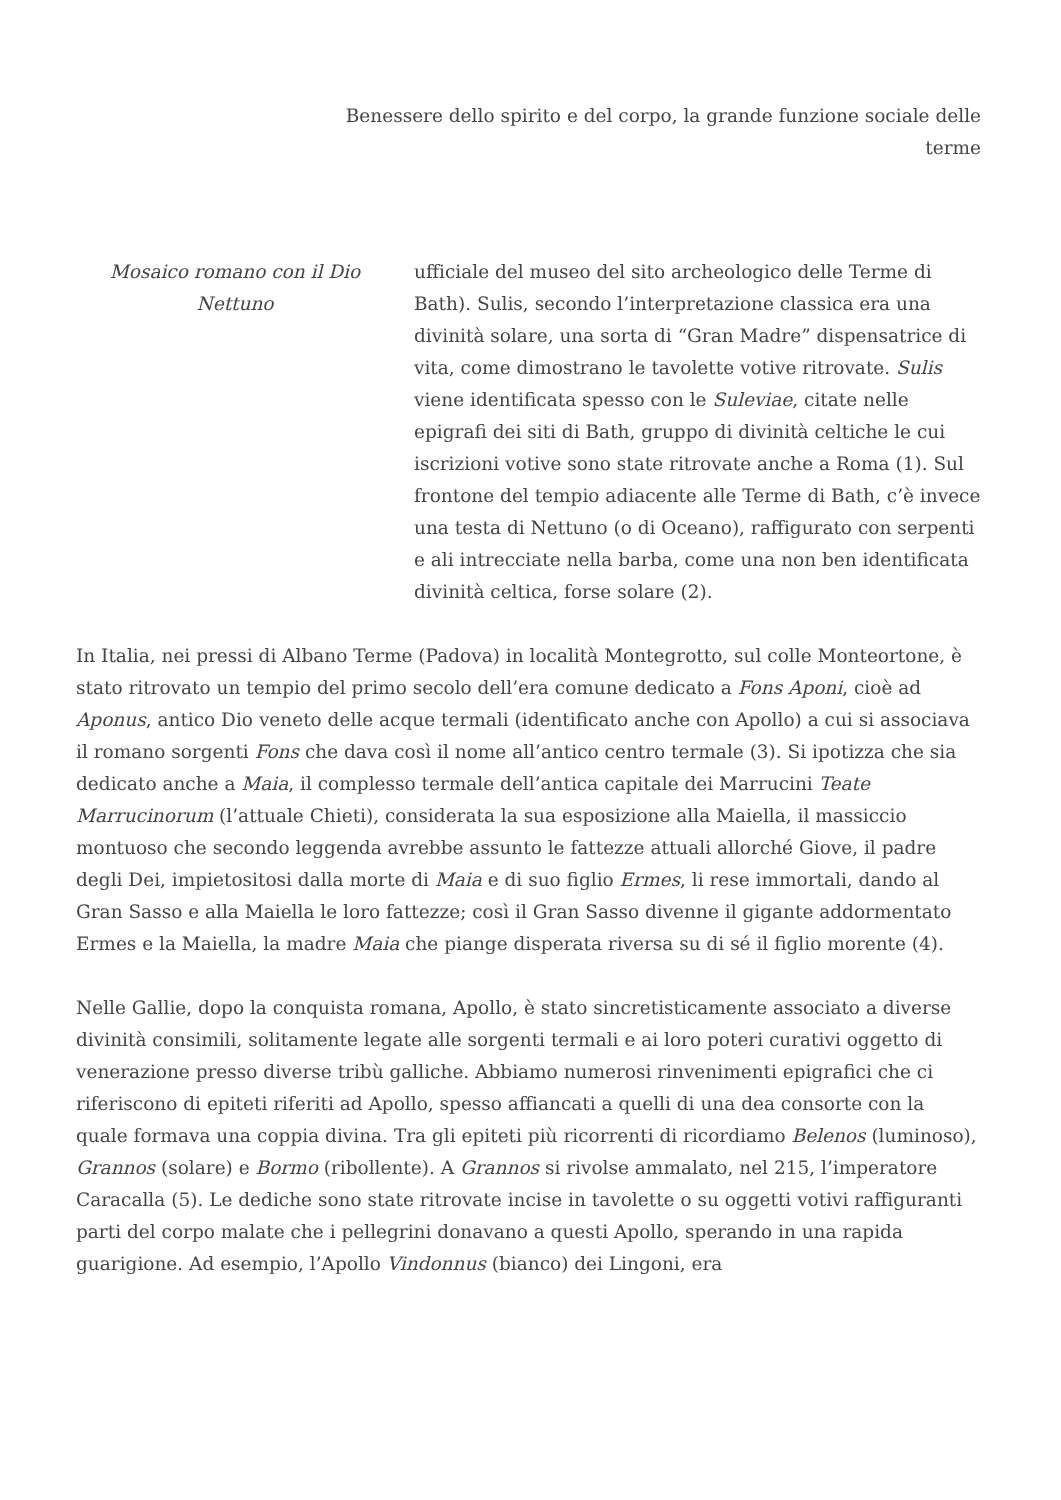Benessere dello spirito e del corpo, la grande funzione sociale delle terme
Mosaico romano con il Dio Nettuno
ufficiale del museo del sito archeologico delle Terme di Bath). Sulis, secondo l’interpretazione classica era una divinità solare, una sorta di “Gran Madre” dispensatrice di vita, come dimostrano le tavolette votive ritrovate. Sulis viene identificata spesso con le Suleviae, citate nelle epigrafi dei siti di Bath, gruppo di divinità celtiche le cui iscrizioni votive sono state ritrovate anche a Roma (1). Sul frontone del tempio adiacente alle Terme di Bath, c’è invece una testa di Nettuno (o di Oceano), raffigurato con serpenti e ali intrecciate nella barba, come una non ben identificata divinità celtica, forse solare (2).
In Italia, nei pressi di Albano Terme (Padova) in località Montegrotto, sul colle Monteortone, è stato ritrovato un tempio del primo secolo dell’era comune dedicato a Fons Aponi, cioè ad Aponus, antico Dio veneto delle acque termali (identificato anche con Apollo) a cui si associava il romano sorgenti Fons che dava così il nome all’antico centro termale (3). Si ipotizza che sia dedicato anche a Maia, il complesso termale dell’antica capitale dei Marrucini Teate Marrucinorum (l’attuale Chieti), considerata la sua esposizione alla Maiella, il massiccio montuoso che secondo leggenda avrebbe assunto le fattezze attuali allorché Giove, il padre degli Dei, impietositosi dalla morte di Maia e di suo figlio Ermes, li rese immortali, dando al Gran Sasso e alla Maiella le loro fattezze; così il Gran Sasso divenne il gigante addormentato Ermes e la Maiella, la madre Maia che piange disperata riversa su di sé il figlio morente (4).
Nelle Gallie, dopo la conquista romana, Apollo, è stato sincretisticamente associato a diverse divinità consimili, solitamente legate alle sorgenti termali e ai loro poteri curativi oggetto di venerazione presso diverse tribù galliche. Abbiamo numerosi rinvenimenti epigrafici che ci riferiscono di epiteti riferiti ad Apollo, spesso affiancati a quelli di una dea consorte con la quale formava una coppia divina. Tra gli epiteti più ricorrenti di ricordiamo Belenos (luminoso), Grannos (solare) e Bormo (ribollente). A Grannos si rivolse ammalato, nel 215, l’imperatore Caracalla (5). Le dediche sono state ritrovate incise in tavolette o su oggetti votivi raffiguranti parti del corpo malate che i pellegrini donavano a questi Apollo, sperando in una rapida guarigione. Ad esempio, l’Apollo Vindonnus (bianco) dei Lingoni, era